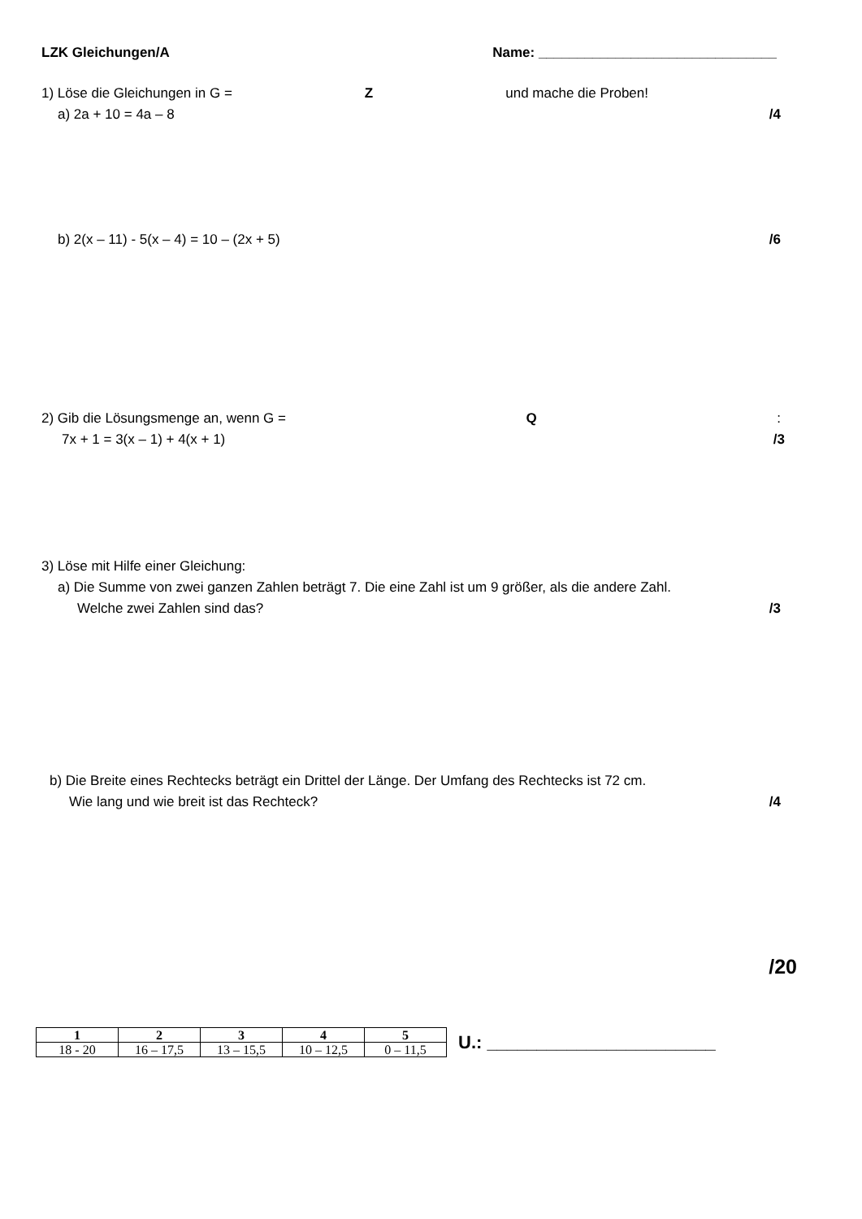LZK Gleichungen/A Name: _______________________________
1) Löse die Gleichungen in G = Z und mache die Proben!
a) 2a + 10 = 4a – 8 /4
b) 2(x – 11) - 5(x – 4) = 10 – (2x + 5) /6
2) Gib die Lösungsmenge an, wenn G = Q:
7x + 1 = 3(x – 1) + 4(x + 1) /3
3) Löse mit Hilfe einer Gleichung:
a) Die Summe von zwei ganzen Zahlen beträgt 7. Die eine Zahl ist um 9 größer, als die andere Zahl.
Welche zwei Zahlen sind das? /3
b) Die Breite eines Rechtecks beträgt ein Drittel der Länge. Der Umfang des Rechtecks ist 72 cm.
Wie lang und wie breit ist das Rechteck? /4
/20
| 1 | 2 | 3 | 4 | 5 |
| 18 - 20 | 16 – 17,5 | 13 – 15,5 | 10 – 12,5 | 0 – 11,5 |
U.: _______________________